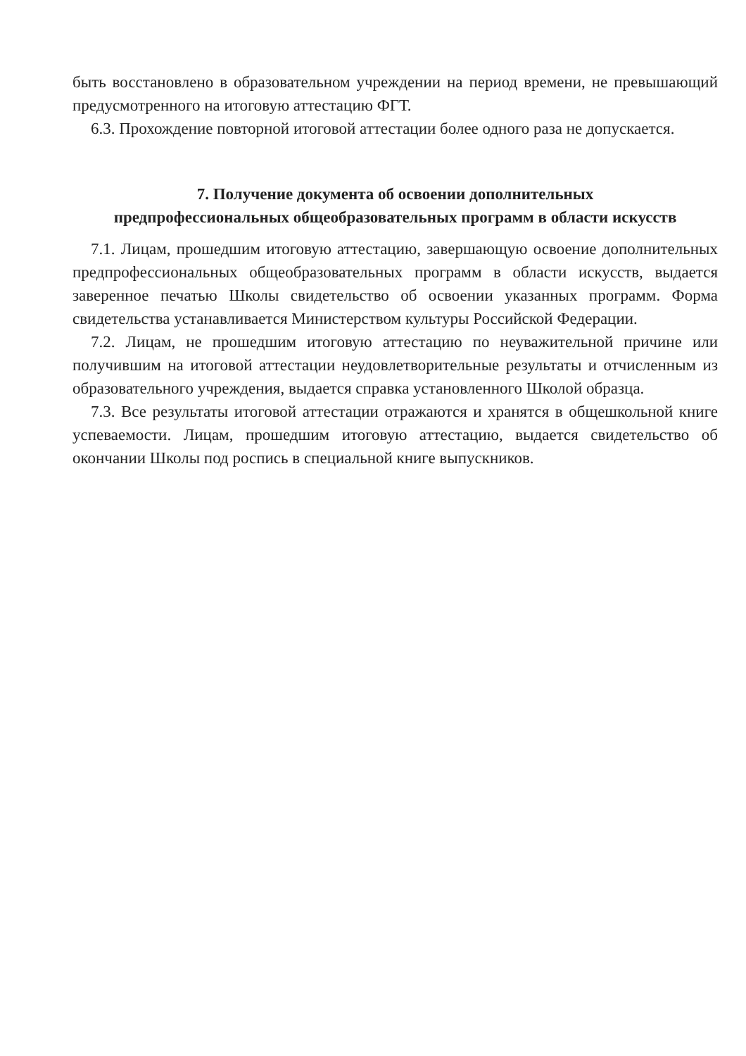быть восстановлено в образовательном учреждении на период времени, не превышающий предусмотренного на итоговую аттестацию ФГТ.
6.3. Прохождение повторной итоговой аттестации более одного раза не допускается.
7. Получение документа об освоении дополнительных
предпрофессиональных общеобразовательных программ в области искусств
7.1. Лицам, прошедшим итоговую аттестацию, завершающую освоение дополнительных предпрофессиональных общеобразовательных программ в области искусств, выдается заверенное печатью Школы свидетельство об освоении указанных программ. Форма свидетельства устанавливается Министерством культуры Российской Федерации.
7.2. Лицам, не прошедшим итоговую аттестацию по неуважительной причине или получившим на итоговой аттестации неудовлетворительные результаты и отчисленным из образовательного учреждения, выдается справка установленного Школой образца.
7.3. Все результаты итоговой аттестации отражаются и хранятся в общешкольной книге успеваемости. Лицам, прошедшим итоговую аттестацию, выдается свидетельство об окончании Школы под роспись в специальной книге выпускников.